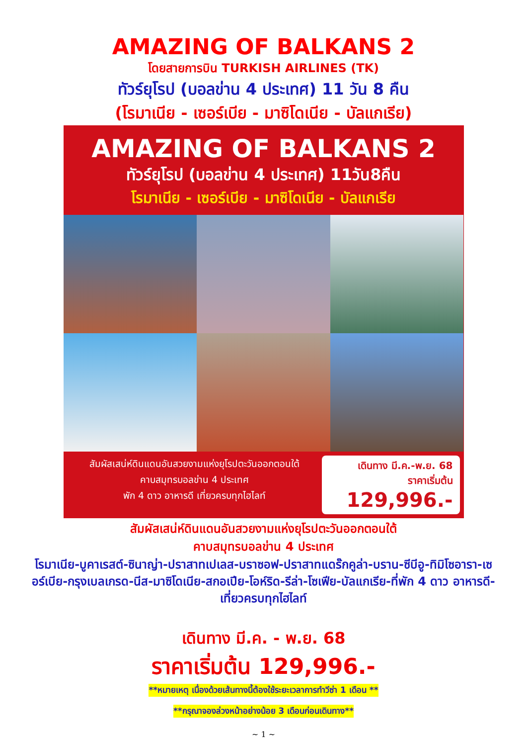AMAZING OF BALKANS 2
โดยสายการบิน TURKISH AIRLINES (TK)
ทัวร์ยุโรป (บอลข่าน 4 ประเทศ) 11 วัน 8 คืน
(โรมาเนีย - เซอร์เบีย - มาซิโดเนีย - บัลแกเรีย)
AMAZING OF BALKANS 2
ทัวร์ยุโรป (บอลข่าน 4 ประเทศ) 11วัน8คืน
โรมาเนีย - เซอร์เบีย - มาซิโดเนีย - บัลแกเรีย
สัมผัสเสน่ห์ดินแดนอันสวยงามแห่งยุโรปตะวันออกตอนใต้
คาบสมุทรบอลข่าน 4 ประเทศ
พัก 4 ดาว อาหารดี เที่ยวครบทุกไฮไลท์
เดินทาง มี.ค.-พ.ย. 68
ราคาเริ่มต้น
129,996.-
สัมผัสเสน่ห์ดินแดนอันสวยงามแห่งยุโรปตะวันออกตอนใต้
คาบสมุทรบอลข่าน 4 ประเทศ
โรมาเนีย-บูคาเรสต์-ซินาญ่า-ปราสาทเปเลส-บราซอฟ-ปราสาทแดร๊กคูล่า-บราน-ซีบีอู-ทิมิโซอารา-เซอร์เบีย-กรุงเบลเกรด-นีส-มาซิโดเนีย-สกอเปีย-โอห์ริด-รีล่า-โซเฟีย-บัลแกเรีย-ที่พัก 4 ดาว อาหารดี-เที่ยวครบทุกไฮไลท์
เดินทาง มี.ค. - พ.ย. 68
ราคาเริ่มต้น 129,996.-
**หมายเหตุ เนื่องด้วยเส้นทางนี้ต้องใช้ระยะเวลาการทำวีซ่า 1 เดือน **
**กรุณาจองล่วงหน้าอย่างน้อย 3 เดือนก่อนเดินทาง**
~ 1 ~